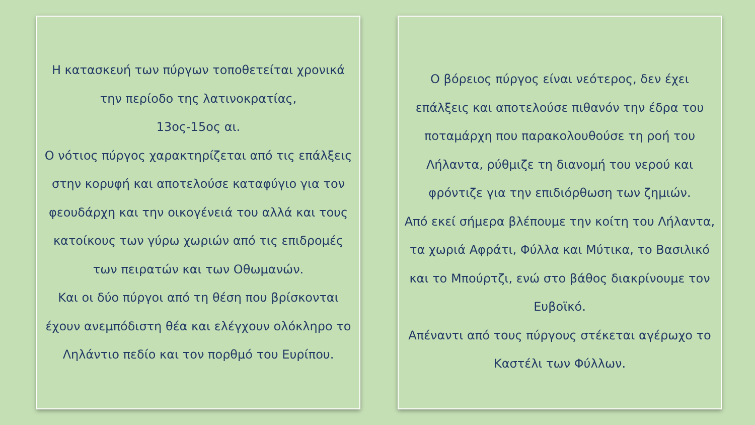Η κατασκευή των πύργων τοποθετείται χρονικά την περίοδο της λατινοκρατίας,
13ος-15ος αι.
Ο νότιος πύργος χαρακτηρίζεται από τις επάλξεις στην κορυφή και αποτελούσε καταφύγιο για τον φεουδάρχη και την οικογένειά του αλλά και τους κατοίκους των γύρω χωριών από τις επιδρομές των πειρατών και των Οθωμανών.
Και οι δύο πύργοι από τη θέση που βρίσκονται έχουν ανεμπόδιστη θέα και ελέγχουν ολόκληρο το Ληλάντιο πεδίο και τον πορθμό του Ευρίπου.
Ο βόρειος πύργος είναι νεότερος, δεν έχει επάλξεις και αποτελούσε πιθανόν την έδρα του ποταμάρχη που παρακολουθούσε τη ροή του Λήλαντα, ρύθμιζε τη διανομή του νερού και φρόντιζε για την επιδιόρθωση των ζημιών.
Από εκεί σήμερα βλέπουμε την κοίτη του Λήλαντα, τα χωριά Αφράτι, Φύλλα και Μύτικα, το Βασιλικό και το Μπούρτζι, ενώ στο βάθος διακρίνουμε τον Ευβοϊκό.
Απέναντι από τους πύργους στέκεται αγέρωχο το Καστέλι των Φύλλων.